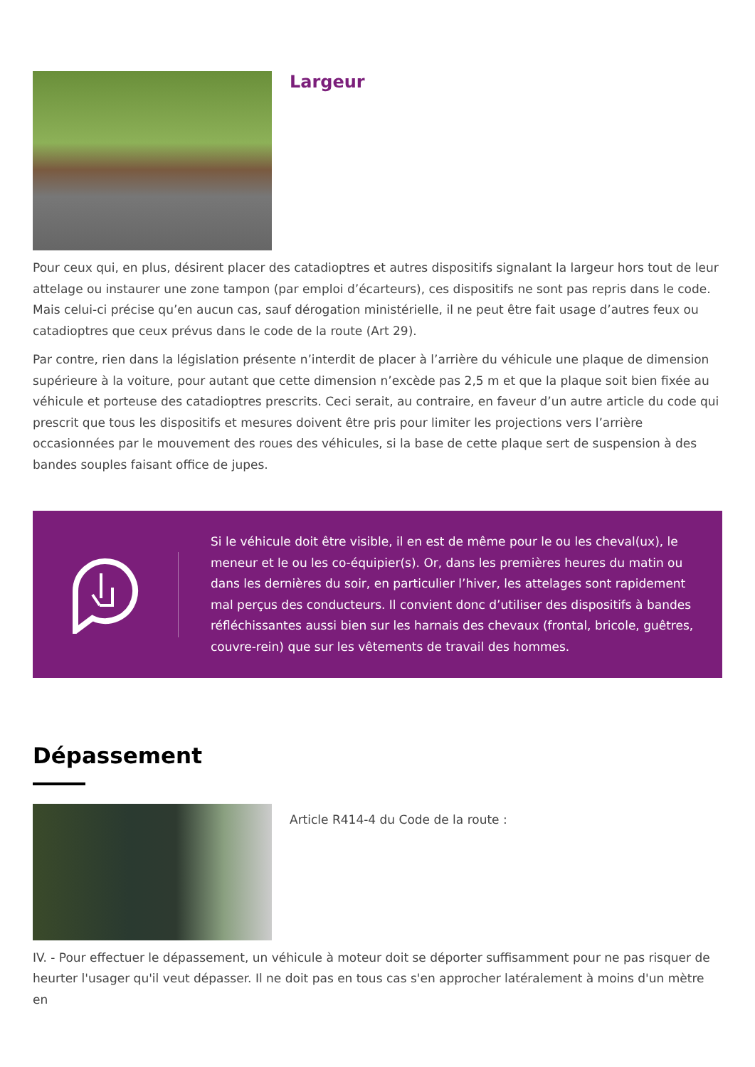Largeur
Pour ceux qui, en plus, désirent placer des catadioptres et autres dispositifs signalant la largeur hors tout de leur attelage ou instaurer une zone tampon (par emploi d’écarteurs), ces dispositifs ne sont pas repris dans le code. Mais celui-ci précise qu’en aucun cas, sauf dérogation ministérielle, il ne peut être fait usage d’autres feux ou catadioptres que ceux prévus dans le code de la route (Art 29).
Par contre, rien dans la législation présente n’interdit de placer à l’arrière du véhicule une plaque de dimension supérieure à la voiture, pour autant que cette dimension n’excède pas 2,5 m et que la plaque soit bien fixée au véhicule et porteuse des catadioptres prescrits. Ceci serait, au contraire, en faveur d’un autre article du code qui prescrit que tous les dispositifs et mesures doivent être pris pour limiter les projections vers l’arrière occasionnées par le mouvement des roues des véhicules, si la base de cette plaque sert de suspension à des bandes souples faisant office de jupes.
Si le véhicule doit être visible, il en est de même pour le ou les cheval(ux), le meneur et le ou les co-équipier(s). Or, dans les premières heures du matin ou dans les dernières du soir, en particulier l’hiver, les attelages sont rapidement mal perçus des conducteurs. Il convient donc d’utiliser des dispositifs à bandes réfléchissantes aussi bien sur les harnais des chevaux (frontal, bricole, guêtres, couvre-rein) que sur les vêtements de travail des hommes.
Dépassement
Article R414-4 du Code de la route :
IV. - Pour effectuer le dépassement, un véhicule à moteur doit se déporter suffisamment pour ne pas risquer de heurter l'usager qu'il veut dépasser. Il ne doit pas en tous cas s'en approcher latéralement à moins d'un mètre en